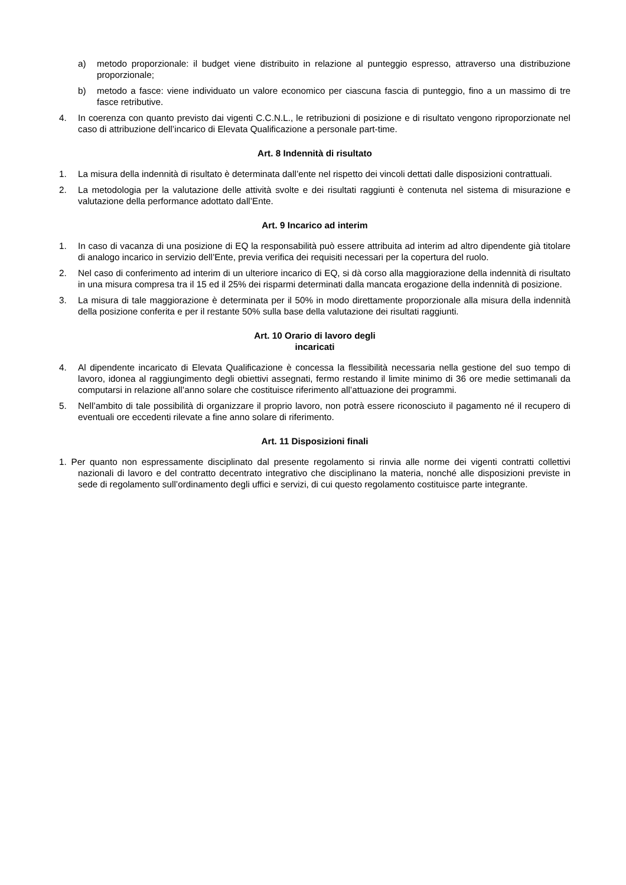a) metodo proporzionale: il budget viene distribuito in relazione al punteggio espresso, attraverso una distribuzione proporzionale;
b) metodo a fasce: viene individuato un valore economico per ciascuna fascia di punteggio, fino a un massimo di tre fasce retributive.
4. In coerenza con quanto previsto dai vigenti C.C.N.L., le retribuzioni di posizione e di risultato vengono riproporzionate nel caso di attribuzione dell’incarico di Elevata Qualificazione a personale part-time.
Art. 8 Indennità di risultato
1. La misura della indennità di risultato è determinata dall’ente nel rispetto dei vincoli dettati dalle disposizioni contrattuali.
2. La metodologia per la valutazione delle attività svolte e dei risultati raggiunti è contenuta nel sistema di misurazione e valutazione della performance adottato dall’Ente.
Art. 9 Incarico ad interim
1. In caso di vacanza di una posizione di EQ la responsabilità può essere attribuita ad interim ad altro dipendente già titolare di analogo incarico in servizio dell’Ente, previa verifica dei requisiti necessari per la copertura del ruolo.
2. Nel caso di conferimento ad interim di un ulteriore incarico di EQ, si dà corso alla maggiorazione della indennità di risultato in una misura compresa tra il 15 ed il 25% dei risparmi determinati dalla mancata erogazione della indennità di posizione.
3. La misura di tale maggiorazione è determinata per il 50% in modo direttamente proporzionale alla misura della indennità della posizione conferita e per il restante 50% sulla base della valutazione dei risultati raggiunti.
Art. 10 Orario di lavoro degli
incaricati
4. Al dipendente incaricato di Elevata Qualificazione è concessa la flessibilità necessaria nella gestione del suo tempo di lavoro, idonea al raggiungimento degli obiettivi assegnati, fermo restando il limite minimo di 36 ore medie settimanali da computarsi in relazione all’anno solare che costituisce riferimento all’attuazione dei programmi.
5. Nell’ambito di tale possibilità di organizzare il proprio lavoro, non potrà essere riconosciuto il pagamento né il recupero di eventuali ore eccedenti rilevate a fine anno solare di riferimento.
Art. 11 Disposizioni finali
1. Per quanto non espressamente disciplinato dal presente regolamento si rinvia alle norme dei vigenti contratti collettivi nazionali di lavoro e del contratto decentrato integrativo che disciplinano la materia, nonché alle disposizioni previste in sede di regolamento sull’ordinamento degli uffici e servizi, di cui questo regolamento costituisce parte integrante.